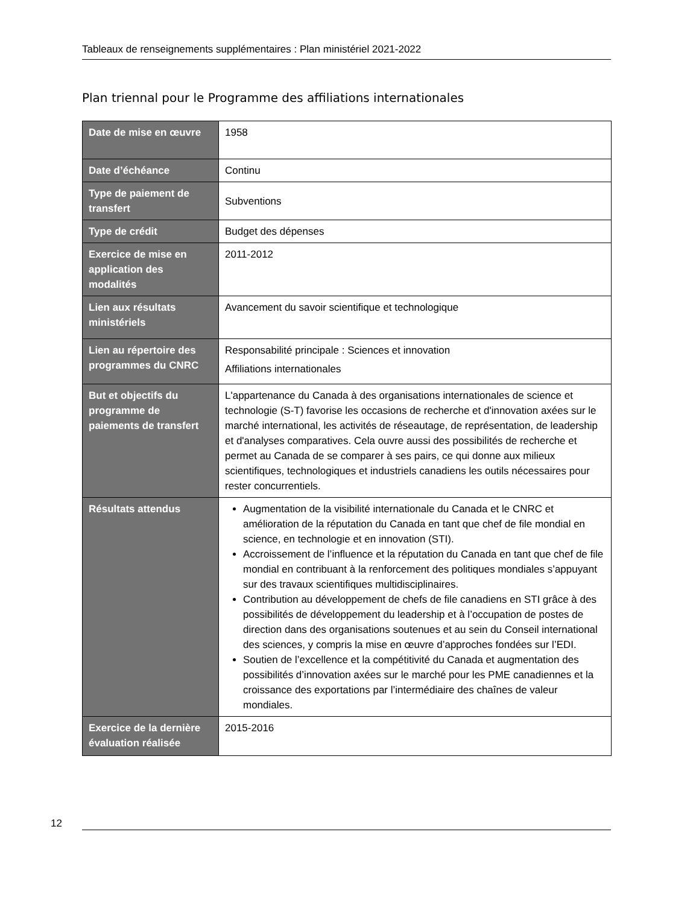Tableaux de renseignements supplémentaires : Plan ministériel 2021-2022
Plan triennal pour le Programme des affiliations internationales
| Date de mise en œuvre | 1958 |
| Date d’échéance | Continu |
| Type de paiement de transfert | Subventions |
| Type de crédit | Budget des dépenses |
| Exercice de mise en application des modalités | 2011-2012 |
| Lien aux résultats ministériels | Avancement du savoir scientifique et technologique |
| Lien au répertoire des programmes du CNRC | Responsabilité principale : Sciences et innovation Affiliations internationales |
| But et objectifs du programme de paiements de transfert | L'appartenance du Canada à des organisations internationales de science et technologie (S-T) favorise les occasions de recherche et d'innovation axées sur le marché international, les activités de réseautage, de représentation, de leadership et d'analyses comparatives. Cela ouvre aussi des possibilités de recherche et permet au Canada de se comparer à ses pairs, ce qui donne aux milieux scientifiques, technologiques et industriels canadiens les outils nécessaires pour rester concurrentiels. |
| Résultats attendus | Augmentation de la visibilité internationale du Canada et le CNRC et amélioration de la réputation du Canada en tant que chef de file mondial en science, en technologie et en innovation (STI). Accroissement de l’influence et la réputation du Canada en tant que chef de file mondial en contribuant à la renforcement des politiques mondiales s’appuyant sur des travaux scientifiques multidisciplinaires. Contribution au développement de chefs de file canadiens en STI grâce à des possibilités de développement du leadership et à l’occupation de postes de direction dans des organisations soutenues et au sein du Conseil international des sciences, y compris la mise en œuvre d’approches fondées sur l’EDI. Soutien de l’excellence et la compétitivité du Canada et augmentation des possibilités d’innovation axées sur le marché pour les PME canadiennes et la croissance des exportations par l’intermédiaire des chaînes de valeur mondiales. |
| Exercice de la dernière évaluation réalisée | 2015-2016 |
12